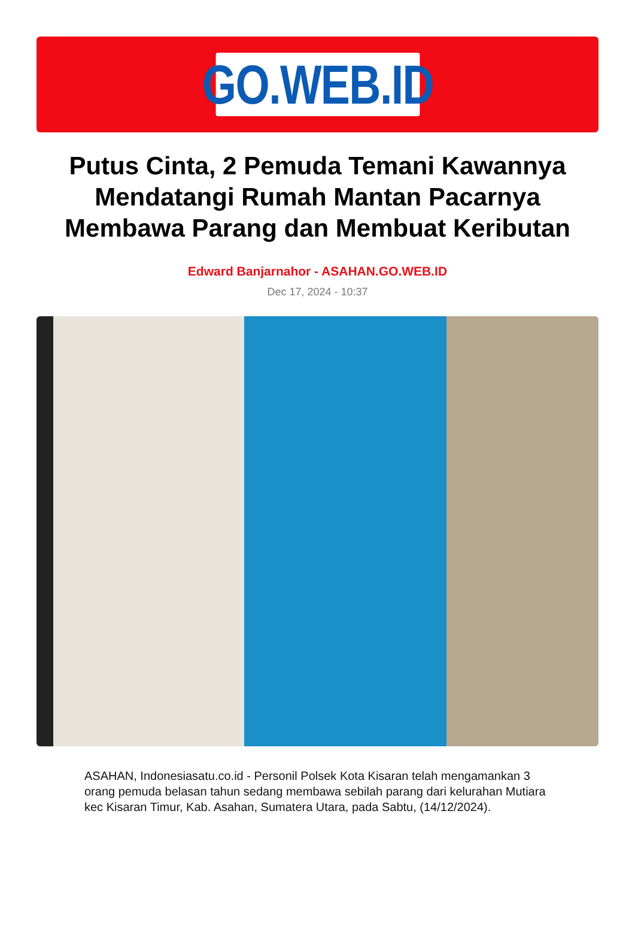GO.WEB.ID
Putus Cinta, 2 Pemuda Temani Kawannya Mendatangi Rumah Mantan Pacarnya Membawa Parang dan Membuat Keributan
Edward Banjarnahor - ASAHAN.GO.WEB.ID
Dec 17, 2024 - 10:37
ASAHAN, Indonesiasatu.co.id - Personil Polsek Kota Kisaran telah mengamankan 3 orang pemuda belasan tahun sedang membawa sebilah parang dari kelurahan Mutiara kec Kisaran Timur, Kab. Asahan, Sumatera Utara, pada Sabtu, (14/12/2024).